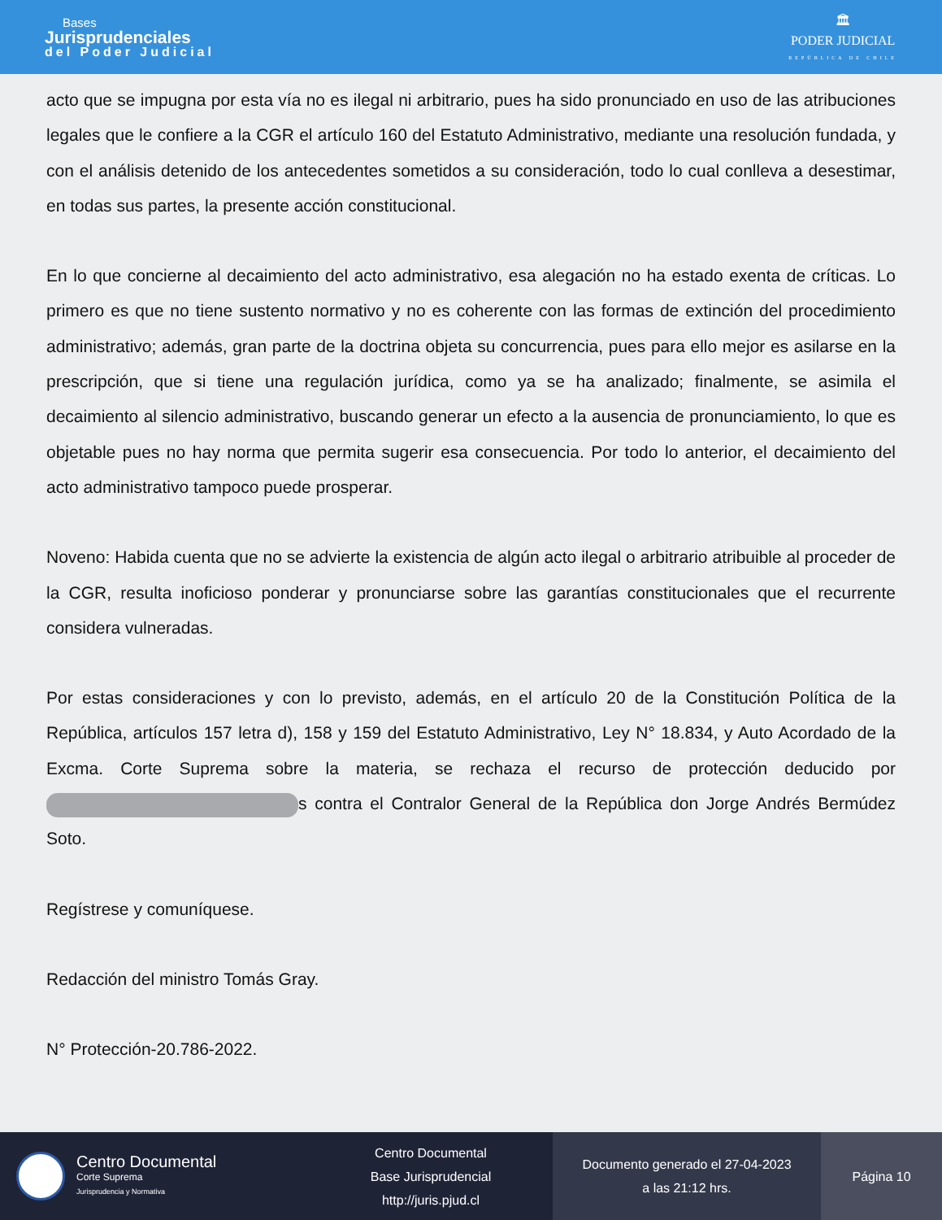Bases
Jurisprudenciales
del Poder Judicial
🏛
PODER JUDICIAL
REPÚBLICA DE CHILE
acto que se impugna por esta vía no es ilegal ni arbitrario, pues ha sido pronunciado en uso de las atribuciones legales que le confiere a la CGR el artículo 160 del Estatuto Administrativo, mediante una resolución fundada, y con el análisis detenido de los antecedentes sometidos a su consideración, todo lo cual conlleva a desestimar, en todas sus partes, la presente acción constitucional.
En lo que concierne al decaimiento del acto administrativo, esa alegación no ha estado exenta de críticas. Lo primero es que no tiene sustento normativo y no es coherente con las formas de extinción del procedimiento administrativo; además, gran parte de la doctrina objeta su concurrencia, pues para ello mejor es asilarse en la prescripción, que si tiene una regulación jurídica, como ya se ha analizado; finalmente, se asimila el decaimiento al silencio administrativo, buscando generar un efecto a la ausencia de pronunciamiento, lo que es objetable pues no hay norma que permita sugerir esa consecuencia. Por todo lo anterior, el decaimiento del acto administrativo tampoco puede prosperar.
Noveno: Habida cuenta que no se advierte la existencia de algún acto ilegal o arbitrario atribuible al proceder de la CGR, resulta inoficioso ponderar y pronunciarse sobre las garantías constitucionales que el recurrente considera vulneradas.
Por estas consideraciones y con lo previsto, además, en el artículo 20 de la Constitución Política de la República, artículos 157 letra d), 158 y 159 del Estatuto Administrativo, Ley N° 18.834, y Auto Acordado de la Excma. Corte Suprema sobre la materia, se rechaza el recurso de protección deducido por s contra el Contralor General de la República don Jorge Andrés Bermúdez Soto.
Regístrese y comuníquese.
Redacción del ministro Tomás Gray.
N° Protección-20.786-2022.
Centro Documental
Corte Suprema
Jurisprudencia y Normativa
Centro Documental
Base Jurisprudencial
http://juris.pjud.cl
Documento generado el 27-04-2023
a las 21:12 hrs.
Página 10